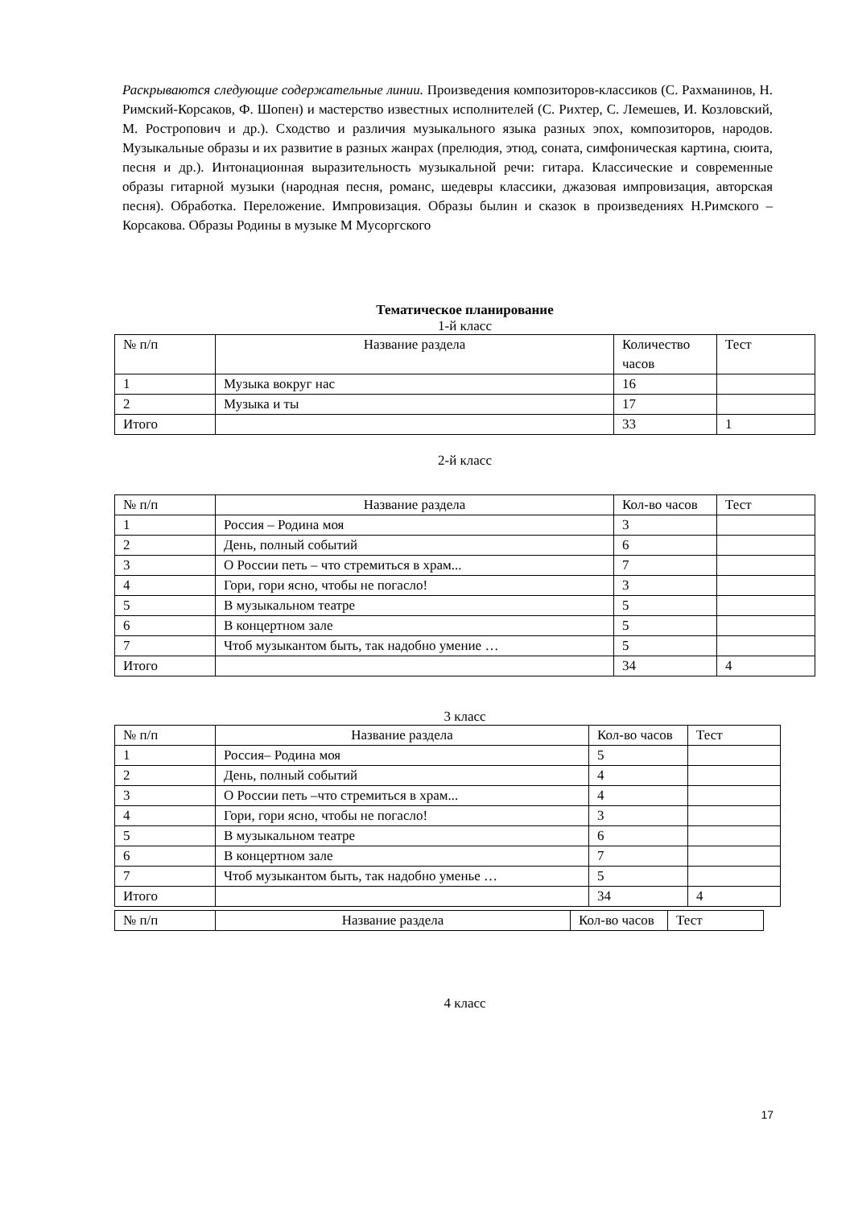Раскрываются следующие содержательные линии. Произведения композиторов-классиков (С. Рахманинов, Н. Римский-Корсаков, Ф. Шопен) и мастерство известных исполнителей (С. Рихтер, С. Лемешев, И. Козловский, М. Ростропович и др.). Сходство и различия музыкального языка разных эпох, композиторов, народов. Музыкальные образы и их развитие в разных жанрах (прелюдия, этюд, соната, симфоническая картина, сюита, песня и др.). Интонационная выразительность музыкальной речи: гитара. Классические и современные образы гитарной музыки (народная песня, романс, шедевры классики, джазовая импровизация, авторская песня). Обработка. Переложение. Импровизация. Образы былин и сказок в произведениях Н.Римского – Корсакова. Образы Родины в музыке М Мусоргского
Тематическое планирование
1-й класс
| № п/п | Название раздела | Количество часов | Тест |
| 1 | Музыка вокруг нас | 16 | |
| 2 | Музыка и ты | 17 | |
| Итого | | 33 | 1 |
2-й класс
| № п/п | Название раздела | Кол-во часов | Тест |
| 1 | Россия – Родина моя | 3 | |
| 2 | День, полный событий | 6 | |
| 3 | О России петь – что стремиться в храм... | 7 | |
| 4 | Гори, гори ясно, чтобы не погасло! | 3 | |
| 5 | В музыкальном театре | 5 | |
| 6 | В концертном зале | 5 | |
| 7 | Чтоб музыкантом быть, так надобно умение … | 5 | |
| Итого | | 34 | 4 |
3 класс
| № п/п | Название раздела | Кол-во часов | Тест |
| 1 | Россия– Родина моя | 5 | |
| 2 | День, полный событий | 4 | |
| 3 | О России петь –что стремиться в храм... | 4 | |
| 4 | Гори, гори ясно, чтобы не погасло! | 3 | |
| 5 | В музыкальном театре | 6 | |
| 6 | В концертном зале | 7 | |
| 7 | Чтоб музыкантом быть, так надобно уменье … | 5 | |
| Итого | | 34 | 4 |
| № п/п | Название раздела | Кол-во часов | Тест |
4 класс
17